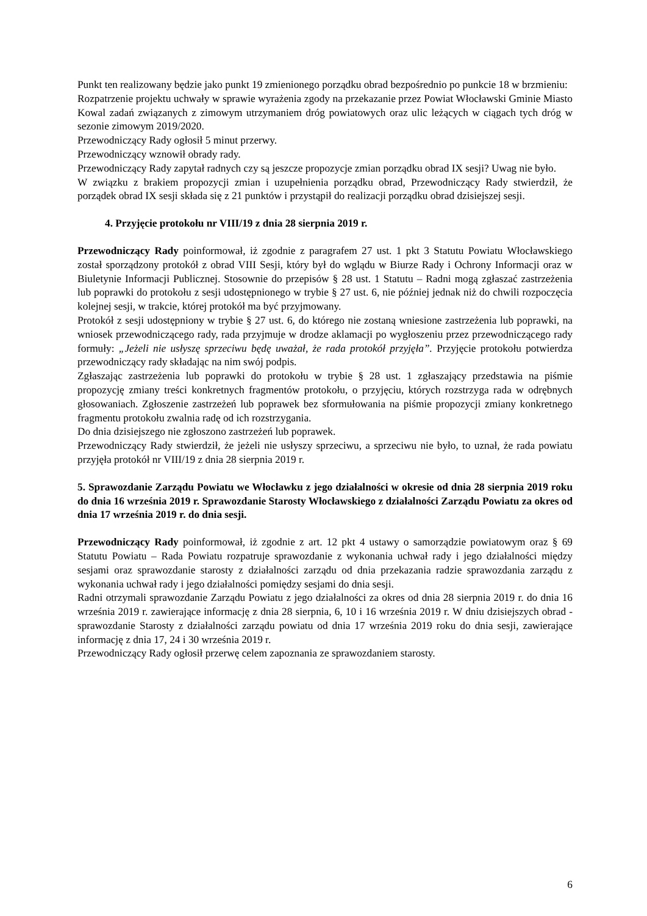Punkt ten realizowany będzie jako punkt 19 zmienionego porządku obrad bezpośrednio po punkcie 18 w brzmieniu:
Rozpatrzenie projektu uchwały w sprawie wyrażenia zgody na przekazanie przez Powiat Włocławski Gminie Miasto Kowal zadań związanych z zimowym utrzymaniem dróg powiatowych oraz ulic leżących w ciągach tych dróg w sezonie zimowym 2019/2020.
Przewodniczący Rady ogłosił 5 minut przerwy.
Przewodniczący wznowił obrady rady.
Przewodniczący Rady zapytał radnych czy są jeszcze propozycje zmian porządku obrad IX sesji? Uwag nie było.
W związku z brakiem propozycji zmian i uzupełnienia porządku obrad, Przewodniczący Rady stwierdził, że porządek obrad IX sesji składa się z 21 punktów i przystąpił do realizacji porządku obrad dzisiejszej sesji.
4. Przyjęcie protokołu nr VIII/19 z dnia 28 sierpnia 2019 r.
Przewodniczący Rady poinformował, iż zgodnie z paragrafem 27 ust. 1 pkt 3 Statutu Powiatu Włocławskiego został sporządzony protokół z obrad VIII Sesji, który był do wglądu w Biurze Rady i Ochrony Informacji oraz w Biuletynie Informacji Publicznej. Stosownie do przepisów § 28 ust. 1 Statutu – Radni mogą zgłaszać zastrzeżenia lub poprawki do protokołu z sesji udostępnionego w trybie § 27 ust. 6, nie później jednak niż do chwili rozpoczęcia kolejnej sesji, w trakcie, której protokół ma być przyjmowany.
Protokół z sesji udostępniony w trybie § 27 ust. 6, do którego nie zostaną wniesione zastrzeżenia lub poprawki, na wniosek przewodniczącego rady, rada przyjmuje w drodze aklamacji po wygłoszeniu przez przewodniczącego rady formuły: „Jeżeli nie usłyszę sprzeciwu będę uważał, że rada protokół przyjęła”. Przyjęcie protokołu potwierdza przewodniczący rady składając na nim swój podpis.
Zgłaszając zastrzeżenia lub poprawki do protokołu w trybie § 28 ust. 1 zgłaszający przedstawia na piśmie propozycję zmiany treści konkretnych fragmentów protokołu, o przyjęciu, których rozstrzyga rada w odrębnych głosowaniach. Zgłoszenie zastrzeżeń lub poprawek bez sformułowania na piśmie propozycji zmiany konkretnego fragmentu protokołu zwalnia radę od ich rozstrzygania.
Do dnia dzisiejszego nie zgłoszono zastrzeżeń lub poprawek.
Przewodniczący Rady stwierdził, że jeżeli nie usłyszy sprzeciwu, a sprzeciwu nie było, to uznał, że rada powiatu przyjęła protokół nr VIII/19 z dnia 28 sierpnia 2019 r.
5. Sprawozdanie Zarządu Powiatu we Włocławku z jego działalności w okresie od dnia 28 sierpnia 2019 roku do dnia 16 września 2019 r. Sprawozdanie Starosty Włocławskiego z działalności Zarządu Powiatu za okres od dnia 17 września 2019 r. do dnia sesji.
Przewodniczący Rady poinformował, iż zgodnie z art. 12 pkt 4 ustawy o samorządzie powiatowym oraz § 69 Statutu Powiatu – Rada Powiatu rozpatruje sprawozdanie z wykonania uchwał rady i jego działalności między sesjami oraz sprawozdanie starosty z działalności zarządu od dnia przekazania radzie sprawozdania zarządu z wykonania uchwał rady i jego działalności pomiędzy sesjami do dnia sesji.
Radni otrzymali sprawozdanie Zarządu Powiatu z jego działalności za okres od dnia 28 sierpnia 2019 r. do dnia 16 września 2019 r. zawierające informację z dnia 28 sierpnia, 6, 10 i 16 września 2019 r. W dniu dzisiejszych obrad - sprawozdanie Starosty z działalności zarządu powiatu od dnia 17 września 2019 roku do dnia sesji, zawierające informację z dnia 17, 24 i 30 września 2019 r.
Przewodniczący Rady ogłosił przerwę celem zapoznania ze sprawozdaniem starosty.
6